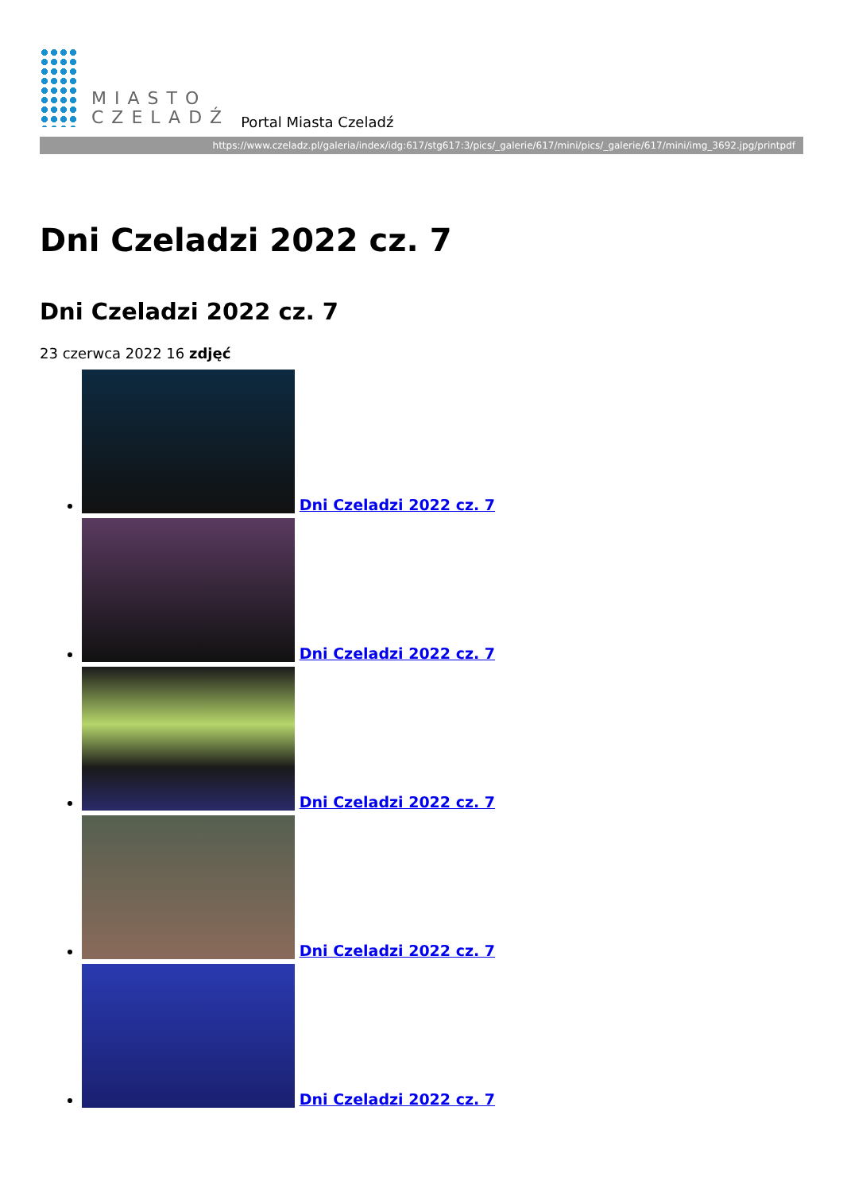MIASTO
CZELADŹ
Portal Miasta Czeladź
https://www.czeladz.pl/galeria/index/idg:617/stg617:3/pics/_galerie/617/mini/pics/_galerie/617/mini/img_3692.jpg/printpdf
Dni Czeladzi 2022 cz. 7
Dni Czeladzi 2022 cz. 7
23 czerwca 2022 16 zdjęć
Dni Czeladzi 2022 cz. 7
Dni Czeladzi 2022 cz. 7
Dni Czeladzi 2022 cz. 7
Dni Czeladzi 2022 cz. 7
Dni Czeladzi 2022 cz. 7